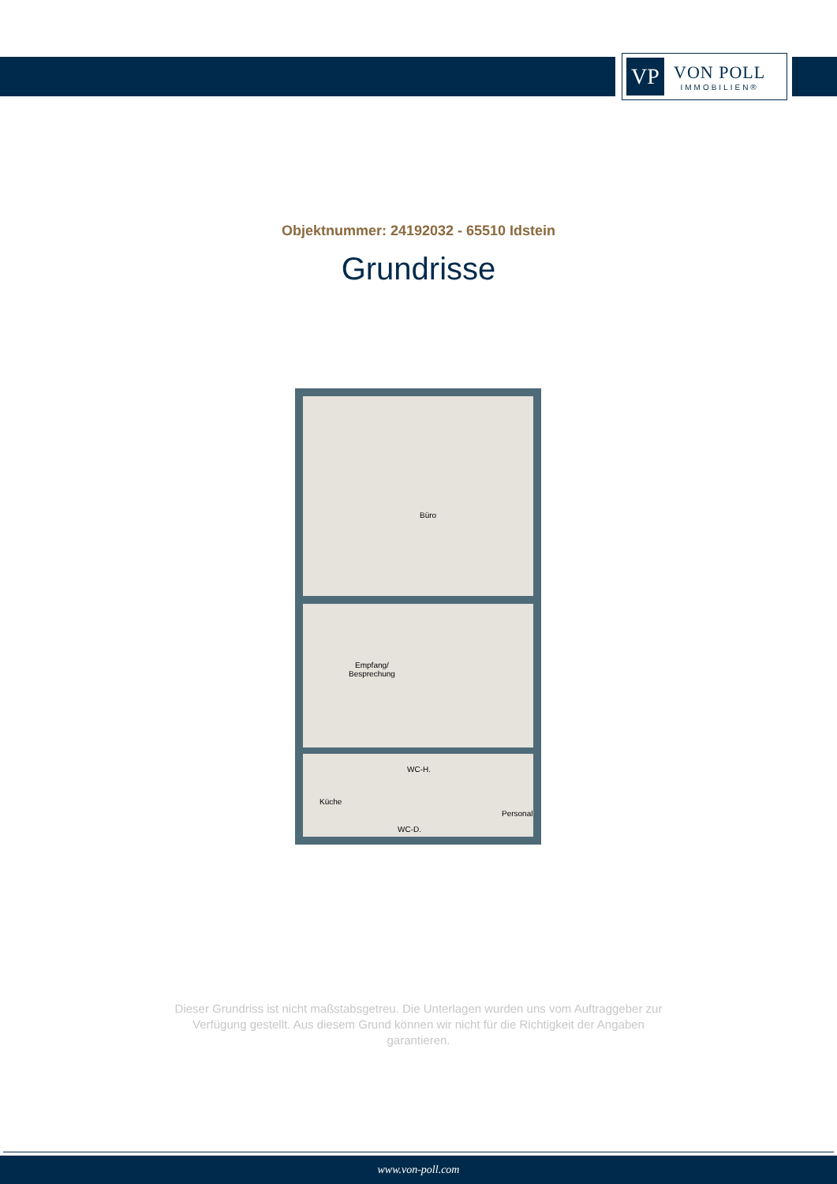VP
VON POLL
IMMOBILIEN®
Objektnummer: 24192032 - 65510 Idstein
Grundrisse
Büro
Empfang/
Besprechung
WC-H.
Küche
Personal
WC-D.
Dieser Grundriss ist nicht maßstabsgetreu. Die Unterlagen wurden uns vom Auftraggeber zur
Verfügung gestellt. Aus diesem Grund können wir nicht für die Richtigkeit der Angaben
garantieren.
www.von-poll.com